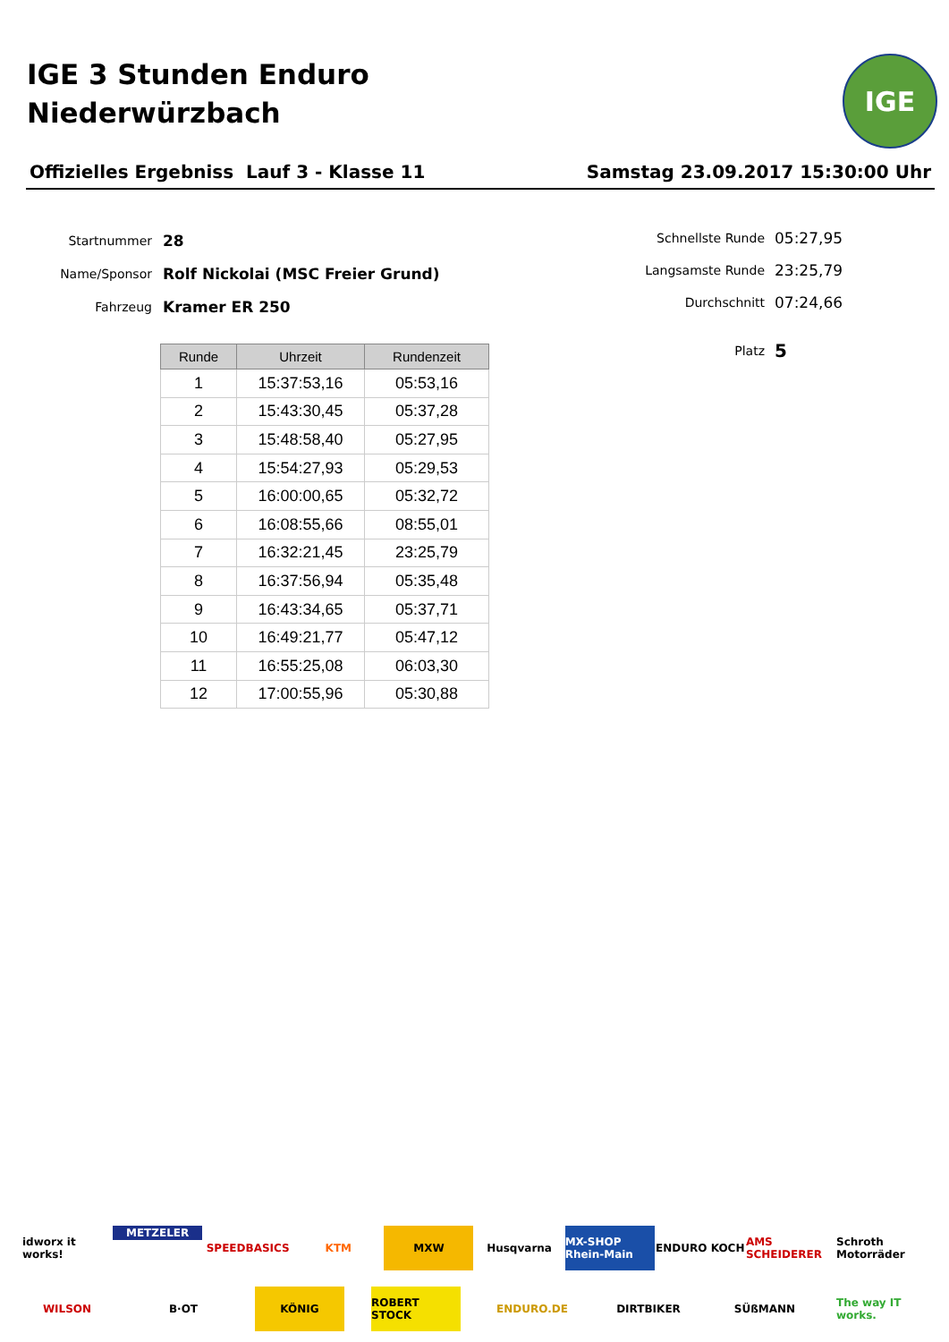IGE 3 Stunden Enduro
Niederwürzbach
IGE
Offizielles Ergebniss Lauf 3 - Klasse 11 Samstag 23.09.2017 15:30:00 Uhr
Startnummer 28
Name/Sponsor Rolf Nickolai (MSC Freier Grund)
Fahrzeug Kramer ER 250
Schnellste Runde 05:27,95
Langsamste Runde 23:25,79
Durchschnitt 07:24,66
Platz 5
| Runde | Uhrzeit | Rundenzeit |
| --- | --- | --- |
| 1 | 15:37:53,16 | 05:53,16 |
| 2 | 15:43:30,45 | 05:37,28 |
| 3 | 15:48:58,40 | 05:27,95 |
| 4 | 15:54:27,93 | 05:29,53 |
| 5 | 16:00:00,65 | 05:32,72 |
| 6 | 16:08:55,66 | 08:55,01 |
| 7 | 16:32:21,45 | 23:25,79 |
| 8 | 16:37:56,94 | 05:35,48 |
| 9 | 16:43:34,65 | 05:37,71 |
| 10 | 16:49:21,77 | 05:47,12 |
| 11 | 16:55:25,08 | 06:03,30 |
| 12 | 17:00:55,96 | 05:30,88 |
idworx it works! METZELER SPEEDBASICS KTM MXW Husqvarna MX-SHOP Rhein-Main ENDURO KOCH AMS SCHEIDERER Schroth Motorräder WILSON B·OT KÖNIG ROBERT STOCK ENDURO.DE DIRTBIKER SÜßMANN The way IT works.